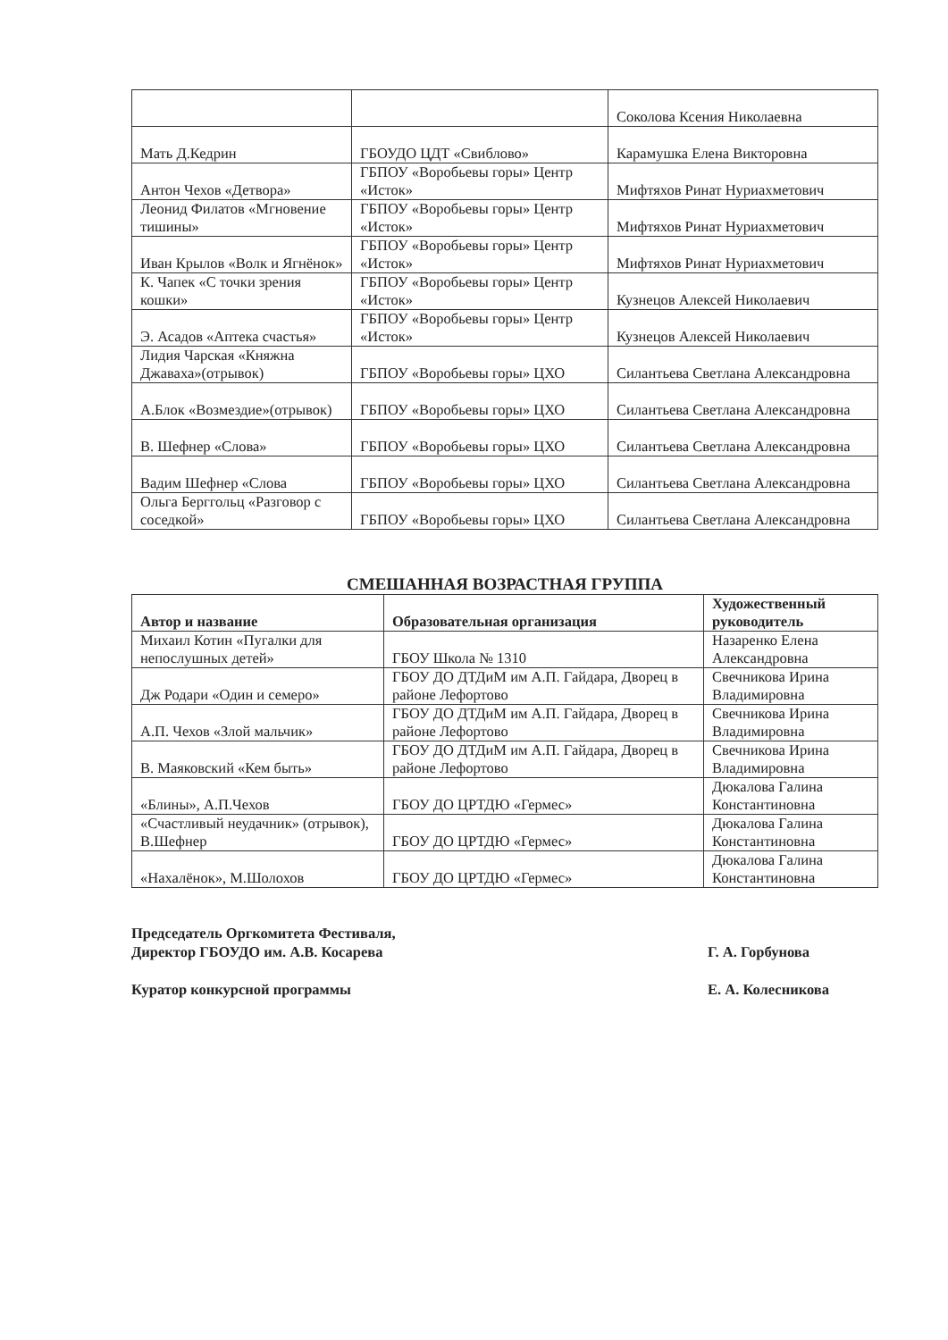| | | Соколова Ксения Николаевна |
| Мать Д.Кедрин | ГБОУДО ЦДТ «Свиблово» | Карамушка Елена Викторовна |
| Антон Чехов «Детвора» | ГБПОУ «Воробьевы горы» Центр «Исток» | Мифтяхов Ринат Нуриахметович |
| Леонид Филатов «Мгновение тишины» | ГБПОУ «Воробьевы горы» Центр «Исток» | Мифтяхов Ринат Нуриахметович |
| Иван Крылов «Волк и Ягнёнок» | ГБПОУ «Воробьевы горы» Центр «Исток» | Мифтяхов Ринат Нуриахметович |
| К. Чапек «С точки зрения кошки» | ГБПОУ «Воробьевы горы» Центр «Исток» | Кузнецов Алексей Николаевич |
| Э. Асадов «Аптека счастья» | ГБПОУ «Воробьевы горы» Центр «Исток» | Кузнецов Алексей Николаевич |
| Лидия Чарская «Княжна Джаваха»(отрывок) | ГБПОУ «Воробьевы горы» ЦХО | Силантьева Светлана Александровна |
| А.Блок «Возмездие»(отрывок) | ГБПОУ «Воробьевы горы» ЦХО | Силантьева Светлана Александровна |
| В. Шефнер «Слова» | ГБПОУ «Воробьевы горы» ЦХО | Силантьева Светлана Александровна |
| Вадим Шефнер «Слова | ГБПОУ «Воробьевы горы» ЦХО | Силантьева Светлана Александровна |
| Ольга Берггольц «Разговор с соседкой» | ГБПОУ «Воробьевы горы» ЦХО | Силантьева Светлана Александровна |
СМЕШАННАЯ ВОЗРАСТНАЯ ГРУППА
| Автор и название | Образовательная организация | Художественный руководитель |
| --- | --- | --- |
| Михаил Котин «Пугалки для непослушных детей» | ГБОУ Школа № 1310 | Назаренко Елена Александровна |
| Дж Родари «Один и семеро» | ГБОУ ДО ДТДиМ им А.П. Гайдара, Дворец в районе Лефортово | Свечникова Ирина Владимировна |
| А.П. Чехов «Злой мальчик» | ГБОУ ДО ДТДиМ им А.П. Гайдара, Дворец в районе Лефортово | Свечникова Ирина Владимировна |
| В. Маяковский «Кем быть» | ГБОУ ДО ДТДиМ им А.П. Гайдара, Дворец в районе Лефортово | Свечникова Ирина Владимировна |
| «Блины», А.П.Чехов | ГБОУ ДО ЦРТДЮ «Гермес» | Дюкалова Галина Константиновна |
| «Счастливый неудачник» (отрывок), В.Шефнер | ГБОУ ДО ЦРТДЮ «Гермес» | Дюкалова Галина Константиновна |
| «Нахалёнок», М.Шолохов | ГБОУ ДО ЦРТДЮ «Гермес» | Дюкалова Галина Константиновна |
Председатель Оргкомитета Фестиваля,
Директор ГБОУДО им. А.В. Косарева
Куратор конкурсной программы
Г. А. Горбунова
Е. А. Колесникова